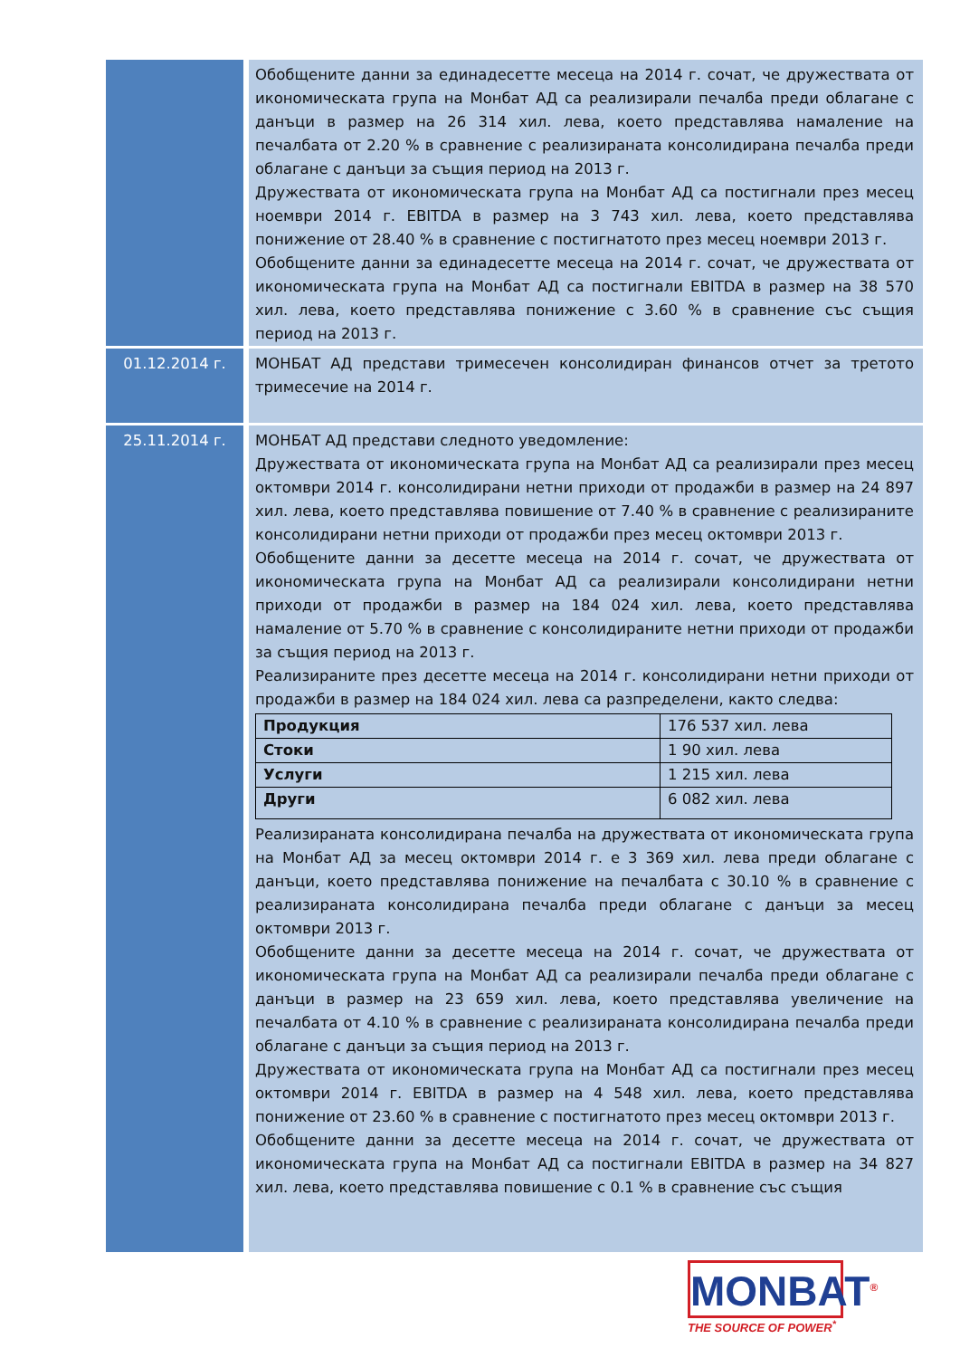| | Обобщените данни за единадесетте месеца на 2014 г. сочат, че дружествата от икономическата група на Монбат АД са реализирали печалба преди облагане с данъци в размер на 26 314 хил. лева, което представлява намаление на печалбата от 2.20 % в сравнение с реализираната консолидирана печалба преди облагане с данъци за същия период на 2013 г. Дружествата от икономическата група на Монбат АД са постигнали през месец ноември 2014 г. EBITDA в размер на 3 743 хил. лева, което представлява понижение от 28.40 % в сравнение с постигнатото през месец ноември 2013 г. Обобщените данни за единадесетте месеца на 2014 г. сочат, че дружествата от икономическата група на Монбат АД са постигнали EBITDA в размер на 38 570 хил. лева, което представлява понижение с 3.60 % в сравнение със същия период на 2013 г. |
| 01.12.2014 г. | МОНБАТ АД представи тримесечен консолидиран финансов отчет за третото тримесечие на 2014 г. |
| 25.11.2014 г. | МОНБАТ АД представи следното уведомление: Дружествата от икономическата група на Монбат АД са реализирали през месец октомври 2014 г. консолидирани нетни приходи от продажби в размер на 24 897 хил. лева, което представлява повишение от 7.40 % в сравнение с реализираните консолидирани нетни приходи от продажби през месец октомври 2013 г. Обобщените данни за десетте месеца на 2014 г. сочат, че дружествата от икономическата група на Монбат АД са реализирали консолидирани нетни приходи от продажби в размер на 184 024 хил. лева, което представлява намаление от 5.70 % в сравнение с консолидираните нетни приходи от продажби за същия период на 2013 г. Реализираните през десетте месеца на 2014 г. консолидирани нетни приходи от продажби в размер на 184 024 хил. лева са разпределени, както следва: / Продукция / 176 537 хил. лева / / Стоки / 1 90 хил. лева / / Услуги / 1 215 хил. лева / / Други / 6 082 хил. лева / Реализираната консолидирана печалба на дружествата от икономическата група на Монбат АД за месец октомври 2014 г. е 3 369 хил. лева преди облагане с данъци, което представлява понижение на печалбата с 30.10 % в сравнение с реализираната консолидирана печалба преди облагане с данъци за месец октомври 2013 г. Обобщените данни за десетте месеца на 2014 г. сочат, че дружествата от икономическата група на Монбат АД са реализирали печалба преди облагане с данъци в размер на 23 659 хил. лева, което представлява увеличение на печалбата от 4.10 % в сравнение с реализираната консолидирана печалба преди облагане с данъци за същия период на 2013 г. Дружествата от икономическата група на Монбат АД са постигнали през месец октомври 2014 г. EBITDA в размер на 4 548 хил. лева, което представлява понижение от 23.60 % в сравнение с постигнатото през месец октомври 2013 г. Обобщените данни за десетте месеца на 2014 г. сочат, че дружествата от икономическата група на Монбат АД са постигнали EBITDA в размер на 34 827 хил. лева, което представлява повишение с 0.1 % в сравнение със същия |
MONBAT<sup>®</sup>
THE SOURCE OF POWER<sup>*</sup>